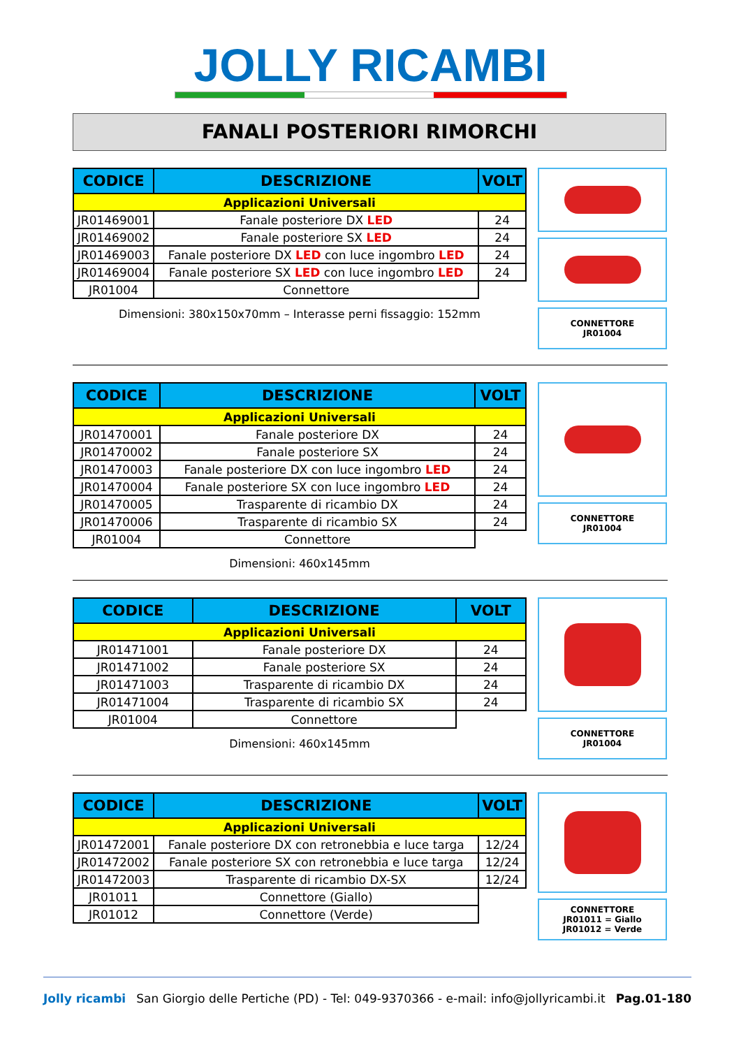JOLLY RICAMBI
FANALI POSTERIORI RIMORCHI
| CODICE | DESCRIZIONE | VOLT |
| --- | --- | --- |
| Applicazioni Universali | | |
| JR01469001 | Fanale posteriore DX LED | 24 |
| JR01469002 | Fanale posteriore SX LED | 24 |
| JR01469003 | Fanale posteriore DX LED con luce ingombro LED | 24 |
| JR01469004 | Fanale posteriore SX LED con luce ingombro LED | 24 |
| JR01004 | Connettore | |
Dimensioni: 380x150x70mm – Interasse perni fissaggio: 152mm
CONNETTORE
JR01004
| CODICE | DESCRIZIONE | VOLT |
| --- | --- | --- |
| Applicazioni Universali | | |
| JR01470001 | Fanale posteriore DX | 24 |
| JR01470002 | Fanale posteriore SX | 24 |
| JR01470003 | Fanale posteriore DX con luce ingombro LED | 24 |
| JR01470004 | Fanale posteriore SX con luce ingombro LED | 24 |
| JR01470005 | Trasparente di ricambio DX | 24 |
| JR01470006 | Trasparente di ricambio SX | 24 |
| JR01004 | Connettore | |
Dimensioni: 460x145mm
CONNETTORE
JR01004
| CODICE | DESCRIZIONE | VOLT |
| --- | --- | --- |
| Applicazioni Universali | | |
| JR01471001 | Fanale posteriore DX | 24 |
| JR01471002 | Fanale posteriore SX | 24 |
| JR01471003 | Trasparente di ricambio DX | 24 |
| JR01471004 | Trasparente di ricambio SX | 24 |
| JR01004 | Connettore | |
Dimensioni: 460x145mm
CONNETTORE
JR01004
| CODICE | DESCRIZIONE | VOLT |
| --- | --- | --- |
| Applicazioni Universali | | |
| JR01472001 | Fanale posteriore DX con retronebbia e luce targa | 12/24 |
| JR01472002 | Fanale posteriore SX con retronebbia e luce targa | 12/24 |
| JR01472003 | Trasparente di ricambio DX-SX | 12/24 |
| JR01011 | Connettore (Giallo) | |
| JR01012 | Connettore (Verde) | |
CONNETTORE
JR01011 = Giallo
JR01012 = Verde
Jolly ricambi San Giorgio delle Pertiche (PD) - Tel: 049-9370366 - e-mail: info@jollyricambi.it Pag.01-180